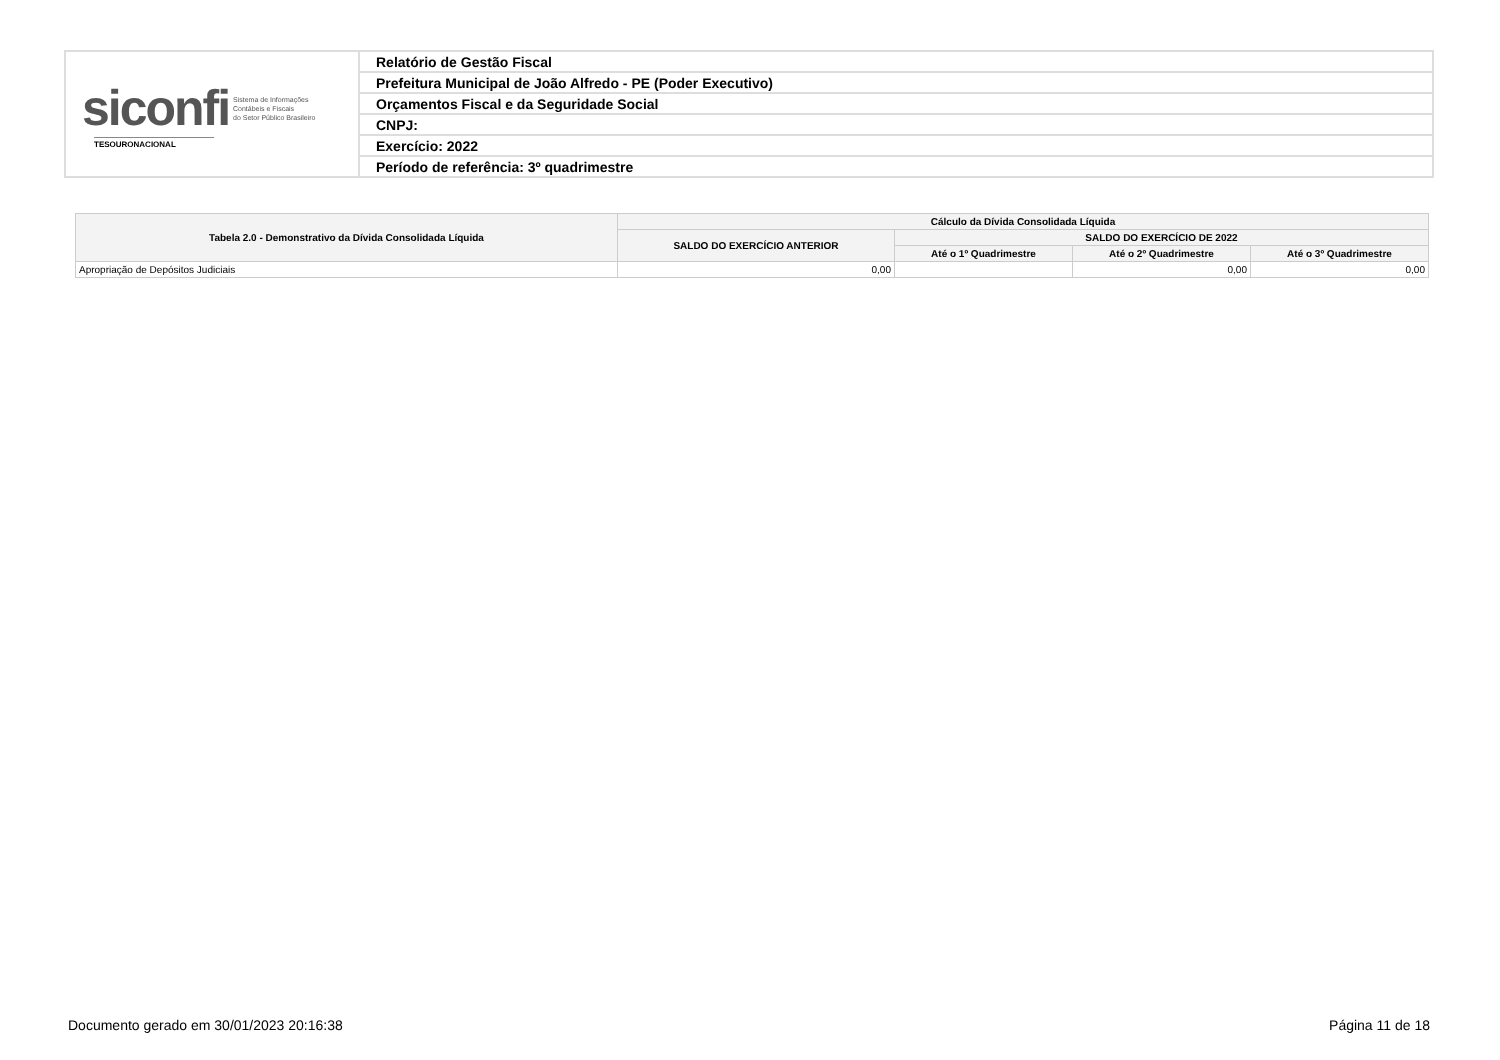| siconfi Sistema de Informações Contábeis e Fiscais do Setor Público Brasileiro TESOURONACIONAL | Relatório de Gestão Fiscal |
| | Prefeitura Municipal de João Alfredo - PE (Poder Executivo) |
| | Orçamentos Fiscal e da Seguridade Social |
| | CNPJ: |
| | Exercício: 2022 |
| | Período de referência: 3º quadrimestre |
| Tabela 2.0 - Demonstrativo da Dívida Consolidada Líquida | Cálculo da Dívida Consolidada Líquida | | | |
| --- | --- | --- | --- | --- |
| | SALDO DO EXERCÍCIO ANTERIOR | SALDO DO EXERCÍCIO DE 2022 | | |
| | | Até o 1º Quadrimestre | Até o 2º Quadrimestre | Até o 3º Quadrimestre |
| Apropriação de Depósitos Judiciais | 0,00 | | 0,00 | 0,00 |
Documento gerado em 30/01/2023 20:16:38 Página 11 de 18